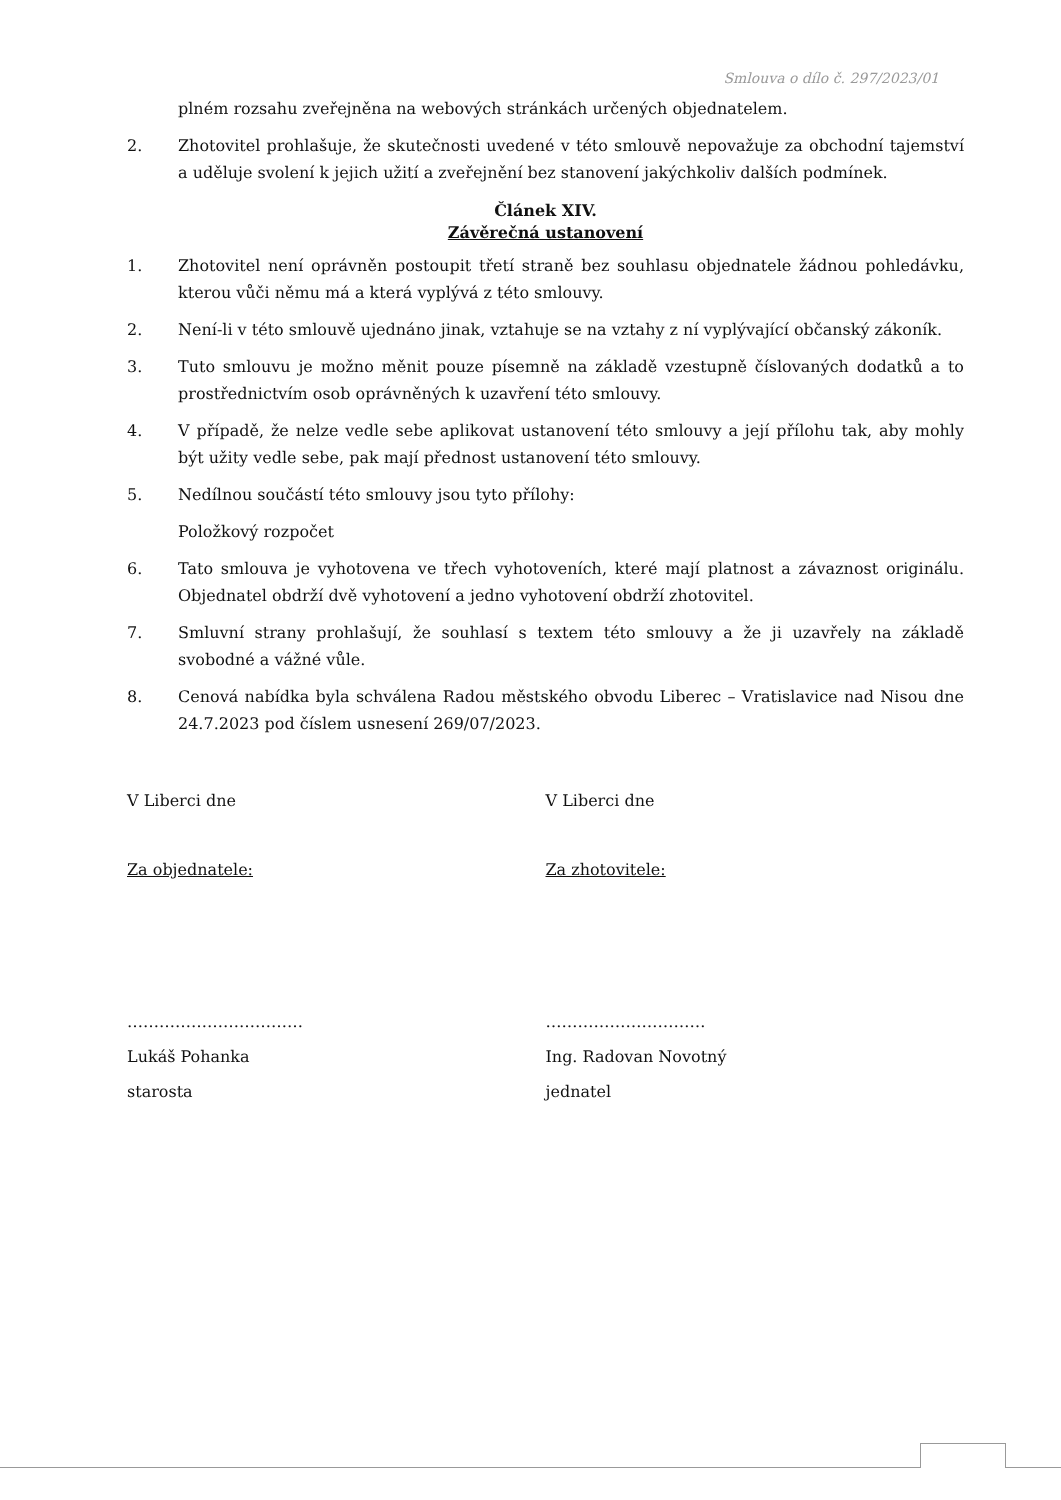Smlouva o dílo č. 297/2023/01
plném rozsahu zveřejněna na webových stránkách určených objednatelem.
2. Zhotovitel prohlašuje, že skutečnosti uvedené v této smlouvě nepovažuje za obchodní tajemství a uděluje svolení k jejich užití a zveřejnění bez stanovení jakýchkoliv dalších podmínek.
Článek XIV.
Závěrečná ustanovení
1. Zhotovitel není oprávněn postoupit třetí straně bez souhlasu objednatele žádnou pohledávku, kterou vůči němu má a která vyplývá z této smlouvy.
2. Není-li v této smlouvě ujednáno jinak, vztahuje se na vztahy z ní vyplývající občanský zákoník.
3. Tuto smlouvu je možno měnit pouze písemně na základě vzestupně číslovaných dodatků a to prostřednictvím osob oprávněných k uzavření této smlouvy.
4. V případě, že nelze vedle sebe aplikovat ustanovení této smlouvy a její přílohu tak, aby mohly být užity vedle sebe, pak mají přednost ustanovení této smlouvy.
5. Nedílnou součástí této smlouvy jsou tyto přílohy:
Položkový rozpočet
6. Tato smlouva je vyhotovena ve třech vyhotoveních, které mají platnost a závaznost originálu. Objednatel obdrží dvě vyhotovení a jedno vyhotovení obdrží zhotovitel.
7. Smluvní strany prohlašují, že souhlasí s textem této smlouvy a že ji uzavřely na základě svobodné a vážné vůle.
8. Cenová nabídka byla schválena Radou městského obvodu Liberec – Vratislavice nad Nisou dne 24.7.2023 pod číslem usnesení 269/07/2023.
V Liberci dne V Liberci dne
Za objednatele: Za zhotovitele:
…………………………… …………………………
Lukáš Pohanka Ing. Radovan Novotný
starosta jednatel